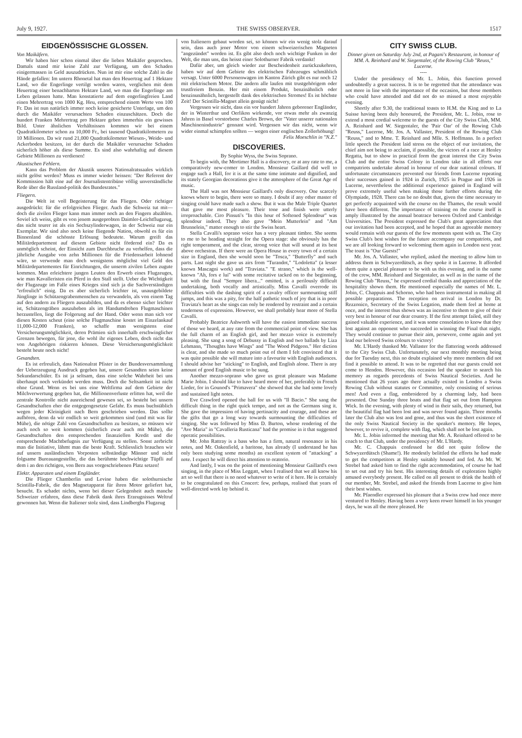July 9, 1927. THE SWISS OBSERVER. 1517
EIDGENÖSSISCHE GLOSSEN.
Von Maikäfern.
Wir haben hier schon einmal über die lieben Maikäfer gesprochen. Damals stand mir keine Zahl zur Verfügung, um den Schaden einigermassen in Geld auszudrücken. Nun ist mir eine solche Zahl in die Hände gefallen: Im untern Rhonetal hat man den Heuertrag auf 1 Hektare Land, wo die Engerlinge vertilgt worden waren, verglichen mit dem Heuertrag einer benachbarten Hektare Land, wo man die Engerlinge am Leben gelassen hatte. Man konstatierte auf dem engerlingfreien Land einen Mehrertrag von 1000 Kg. Heu, entsprechend einem Werte von 100 Fr. Das ist nun natürlich immer noch keine gesicherte Unterlage, um den durch die Maikäfer verursachten Schaden einzuschätzen. Doch die hundert Franken Mehrertrag pro Hektare geben immerhin ein gewisses Bild. Unter ähnlichen Verhältnissen kommen wir bei einem Quadratkilometer schon zu 10,000 Fr., bei tausend Quadratkilometern zu 10 Millionen. Da wir rund 21,000 Quadratkilometer Wiesen-, Weide- und Ackerboden besitzen, ist der durch die Maikäfer verursachte Schaden sicherlich höher als diese Summe. Es sind also wahrhaftig auf diesem Gebiete Millionen zu verdienen!
Akustischen Fehlern.
Kann das Problem der Akustik unseres Nationalratssaales wirklich nicht gelöst werden? Muss es immer wieder heissen: "Der Referent der Kommission hält eine auf der Journalistentribüne völlig unverständliche Rede über die Russland-politik des Bundesrates."
Fliegern.
Die Welt ist voll Begeisterung für das Fliegen. Oder richtiger ausgedrückt: für die erfolgreichen Flieger. Auch die Schweiz tut mit—doch die zivilen Flieger kann man immer noch an den Fingern abzählen. Soviel ich weiss, gibt es von jenem ausgeprobten Daimler-Leichtflugzeug, das nicht teurer ist als ein Sechszylinderwagen, in der Schweiz nur ein Exemplar. Wir sind also noch keine fliegende Nation, obwohl es für ein Binnenland die schönste Erlösung bedeutete. Warum greift das Militärdepartement auf diesem Gebiete nicht fördernd ein? Da es unmöglich scheint, der Einsicht zum Durchbruche zu verhelfen, dass die jährliche Ausgabe von zehn Millionen für die Friedensarbeit lohnend wäre, so verwende man doch wenigstens möglichst viel Geld des Militärdepartementes für Einrichtungen, die unserm zivilen Leben zugute kommen. Man erleichtere jungen Leuten den Erwerb eines Flugzeuges, wie man Kavalleristen ein Pferd in den Stall stellt. Ueber die Wichtigkeit der Flugzeuge im Falle eines Krieges sind sich ja die Sachverständigen "erfreulich" einig. Da es aber sicherlich leichter ist, unausgebildete Jünglinge in Schützengrabenmenschen zu verwandeln, als von einem Tag auf den andern zu Fliegern auszubilden, und da es ebenso sicher leichter ist, Schützengräben auszuheben als im Handumdrehen Flugmaschinen herzustellen, liegt die Folgerung auf der Hand. Oder wenn man sich vor diesen Kosten scheut (eine solche Flugmaschine kostet im Einzelankauf 11,000-12,000 Franken), so schaffe man wenigstens eine Versicherungsmöglichkeit, deren Prämien sich innerhalb erschwinglicher Grenzen bewegen, für jene, die wohl ihr eigenes Leben, doch nicht das von Angehörigen riskieren können. Diese Versicherungsmöglichkeit besteht heute noch nicht!
Gesandten.
Es ist erfreulich, dass Nationalrat Pfister in der Bundesversammlung der Ueberzeugung Ausdruck gegeben hat, unsere Gesandten seien keine Sekundarschüler. Es ist ja seltsam, dass eine solche Wahrheit bei uns überhaupt noch verkündet werden muss. Doch die Seltsamkeit ist nicht ohne Grund. Wenn es bei uns eine Weltfirma auf dem Gebiete der Milchverwertung gegeben hat, die Millionenverluste erlitten hat, weil die zentrale Kontrolle nicht ausreichend gewesen sei, so besteht bei unsern Gesandtschaften eher die entgegengesetzte Gefahr. Es muss buchstäblich wegen jeder Kleinigkeit nach Bern geschrieben werden. Das sollte aufhören, denn da wir endlich so weit gekommen sind (und mit was für Mühe), die nötige Zahl von Gesandtschaften zu besitzen, so müssen wir auch noch so weit kommen (sicherlich zwar auch mit Mühe), die Gesandtschaften den entsprechenden finanziellen Kredit und die entsprechende Machtbefugnis zur Verfügung zu stellen. Sonst zerbricht man die Initiative, lähmt man die beste Kraft. Schliesslich brauchen wir auf unsern ausländischen Vorposten selbständige Männer und nicht folgsame Bureauangestellte, die das berühmte hochwichtige Tüpfli auf dem i an den richtigen, von Bern aus vorgeschriebenen Platz setzen!
Elektr. Apparaten und einem Engländer.
Die Flieger Chamberlin und Levine haben die solothurnische Scintilla-Fabrik, die den Magnetapparat für ihren Motor geliefert hat, besucht. Es schadet nichts, wenn bei dieser Gelegenheit auch manche Schweizer erfahren, dass diese Fabrik dank ihres Erzeugnisses Weltruf gewonnen hat. Wenn die Italiener stolz sind, dass Lindberghs Flugzeug
von Italienern gebaut worden sei, so können wir ein wenig stolz darauf sein, dass auch jener Motor von einem schweizerischen Magneten "angezündet" worden ist. Es gibt also doch noch wichtige Funken in der Welt, die man uns, das heisst einer Solothurner Fabrik verdankt!
Dafür aber, um gleich wieder zur Bescheidenheit zurückzukehren, haben wir auf dem Gebiete des elektrischen Fahrzeuges schmählich versagt. Unter 6000 Personenwagen im Kanton Zürich gibt es nur noch 12 mit elektrischem Motor. Die andern alle laufen mit trustgehörigem oder trustfreiem Benzin. Her mit einem Produkt, benzinähnlich oder benzinunähnlich, hergestellt dank des elektrischen Stromes! Es ist höchste Zeit! Der Scintilla-Magnet allein genügt nicht!
Vergessen wir nicht, dass ein vor hundert Jahren geborener Engländer, der in Winterthur und Oerlikon wirkende, vor etwas mehr als zwanzig Jahren in Basel vorstorbene Charles Brown, der "Vater unserer nationalen Maschinenindustrie" gennant wird. Vergessen wir das nicht, wenn wir wider einmal schimpfen sollten — wegen einer englischen Zollerhöhung!
Felix Moeschlin in "N.Z."
DISCOVERIES.
By Sophie Wyss, the Swiss Soprano.
To begin with, the Mortimer Hall is a discovery, or at any rate to me, a comparatively new-comer to London. Monsieur Gaillard did well to engage such a Hall, for it is at the same time intimate and dignified, and its stately Georgian decorations give it the atmosphere of the Great Age of music.
The Hall was not Monsieur Gaillard's only discovery. One scarcely knows where to begin, there were so many. I doubt if any other master of singing could have made such a show. But it was the Male Triple Quartet that gave me most pleasure. Their tone and finish were utterly irreproachable. Ciro Pinsuti's "In this hour of Softened Splendour" was splendour indeed. They also gave "Mein Mutterlein" and "Am Brunnelein," matter enough to stir the Swiss heart.
Stella Cavalli's soprano voice has a very pleasant timbre. She seems to me to be heading straight for the Opera stage: she obviously has the right temperament, and the clear, strong voice that will sound at its best above orchestras. If there were an Opera House in every town of a certain size in England, then she would soon be "Tosca," "Butterfly" and such parts. Last night she gave us airs from "Turandot," "Lodoletta" (a lesser known Mascagni work) and "Traviata." "E strano," which is the well-known "Ah, fors e lui" with some recitative tacked on to the beginning, but with the final "Sempre libera..." omitted, is a perilously difficult undertaking, both vocally and artistically. Miss Cavalli overrode its difficulties with the dashing spirit of a cavalry officer surmounting stiff jumps, and this was a pity, for the half pathetic touch of joy that is in poor Traviata's heart as she sings can only be rendered by restraint and a certain tenderness of expression. However, we shall probably hear more of Stella Cavalli.
Probably Beatrice Ashworth will have the easiest immediate success of those we heard, at any rate from the commercial point of view. She has the full charm of an English girl, and her mezzo voice is extremely pleasing. She sang a song of Debussy in English and two ballads by Liza Lehmann, "Thoughts have Wings" and "The Wood Pidgeon." Her diction is clear, and she made so much point out of them I felt convinced that it was quite possible she will mature into a favourite with English audiences. I should advise her "sticking" to English, and English alone. There is any amount of good English music to be sung.
Another mezzo-soprano who gave us great pleasure was Madame Marie Jobin. I should like to have heard more of her, preferably in French Lieder, for in Gounod's "Primavera" she showed that she had some lovely and sustained light notes.
Eve Crawford opened the ball for us with "Il Bacio." She sang the difficult thing in the right quick tempo, and not as the Germans sing it. She gave the impression of having pertinacity and courage, and these are the gifts that go a long way towards surmounting the difficulties of singing. She was followed by Miss D. Burton, whose rendering of the "Ave Maria" in "Cavalleria Rusticana" had the promise in it that suggested operatic possibilities.
Mr. John Rattray is a bass who has a firm, natural resonance in his notes, and Mr. Oakenfield, a baritone, has already (I understand he has only been studying some months) an excellent system of "attacking" a note. I expect he will direct his attention to oratorio.
And lastly, I was on the point of mentioning Monsieur Gaillard's own singing, in the place of Miss Leggatt, when I realised that we all know his art so well that there is no need whatever to write of it here. He is certainly to be congratulated on this Concert: few, perhaps, realised that years of well-directed work lay behind it.
CITY SWISS CLUB.
Dinner given on Saturday July 2nd, at Pagani's Restaurant, in honour of MM. A. Reinhard and W. Siegentaler, of the Rowing Club "Reuss," Lucerne.
----
Under the presidency of Mr. L. Jobin, this function proved undoubtedly a great success. It is to be regretted that the attendance was not more in line with the importance of the occasion, but those members who could have attended and did not do so missed a most enjoyable evening.
Shortly after 9.30, the traditional toasts to H.M. the King and to La Suisse having been duly honoured, the President, Mr. L. Jobin, rose to extend a most cordial welcome to the guests of the City Swiss Club, MM. A. Reinhard and W. Siegentaler, the 'Pair Oar' of the Rowing Club "Reuss," Lucerne, Mr. Jos. A. Vallaster, President of the Rowing Club "Reuss," and to Mme. T. Reinhard and Mlle. S. Hoffmann. In a perfect little speech the President laid stress on the object of our invitation, the chief aim not being to acclaim, if possible, the victors of a race at Henley Regatta, but to show in practical form the great interest the City Swiss Club and the entire Swiss Colony in London take in all efforts our compatriots undertake abroad in honour of our dear national colours. If unfortunate circumstances prevented our friends from Lucerne repeating their successes gained in 1924 in Zurich, 1925 in Prague and 1926 in Lucerne, nevertheless the additional experience gained in England will prove extremely useful when making those further efforts during the Olympiade, 1928. There can be no doubt that, given the time necessary to get perfectly acquainted with the course on the Thames, the result would have been different. The importance of training on the course itself is amply illustrated by the annual boatrace between Oxford and Cambridge Universities. The President expressed the Club's great appreciation that our invitation had been accepted, and he hoped that an agreeable memory would remain with our guests of the few moments spent with us. The City Swiss Club's best wishes for the future accompany our compatriots, and we are all looking forward to welcoming them again in London next year. The toast is "Our Guests!"
Mr. Jos. A. Vallaster, who replied, asked the meeting to allow him to address them in Schwyzerdütsch, as they spoke it in Lucerne. It afforded them quite a special pleasure to be with us this evening, and in the name of the crew, MM. Reinhard and Siegentaler, as well as in the name of the Rowing Club "Reuss," he expressed cordial thanks and appreciation of the hospitality shown them. He mentioned especially the names of Mr. L. Jobin, C. Chappuis and Schorno, who had been instrumental in making all possible preparations. The reception on arrival in London by Dr. Rezzonico, Secretary of the Swiss Legation, made them feel at home at once, and the interest thus shown was an incentive to them to give of their very best in honour of our dear country. If the first attempt failed, still they gained valuable experience, and it was some consolation to know that they lost against an opponent who succeeded in winning the Final that night. They would continue to pursue their aim, persevere, come again and yet lead our beloved Swiss colours to victory!
Mr. L'Hardy thanked Mr. Vallaster for the flattering words addressed to the City Swiss Club. Unfortunately, our next monthly meeting being due for Tuesday next, this no doubt explained why more members did not find it possible to attend. It was to be regretted that our guests could not come to Hendon. However, this occasion led the speaker to search his memory as regards precedents of Swiss Nautical Societies. And he mentioned that 26 years ago there actually existed in London a Swiss Rowing Club without statutes or Committee, only consisting of serious men! And even a flag, embroidered by a charming lady, had been presented. One Sunday three boats and that flag set out from Hampton Wick. In the evening, with plenty of wind in their sails, they returned, but the beautiful flag had been lost and was never found again. Three months later the Club also was lost and gone, and thus was the short existence of the only Swiss Nautical Society in the speaker's memory. He hopes, however, to revive it, complete with flag, which shall not be lost again.
Mr. L. Jobin informed the meeting that Mr. A. Reinhard offered to be coach to that Club, under the presidency of Mr. L'Hardy.
Mr. C. Chappuis confessed he did not quite follow the Schwyzerdütsch (Shame!). He modestly belittled the efforts he had made to get the competitors at Henley suitably housed and fed. As Mr. W. Strebel had asked him to find the right accommodation, of course he had to set out and try his best. His interesting details of exploration highly amused everybody present. He called on all present to drink the health of our member, Mr. Strebel, and asked the friends from Lucerne to give him their best wishes.
Mr. Pfaendler expressed his pleasure that a Swiss crew had once more ventured to Henley. Having been a very keen rower himself in his younger days, he was all the more pleased. He